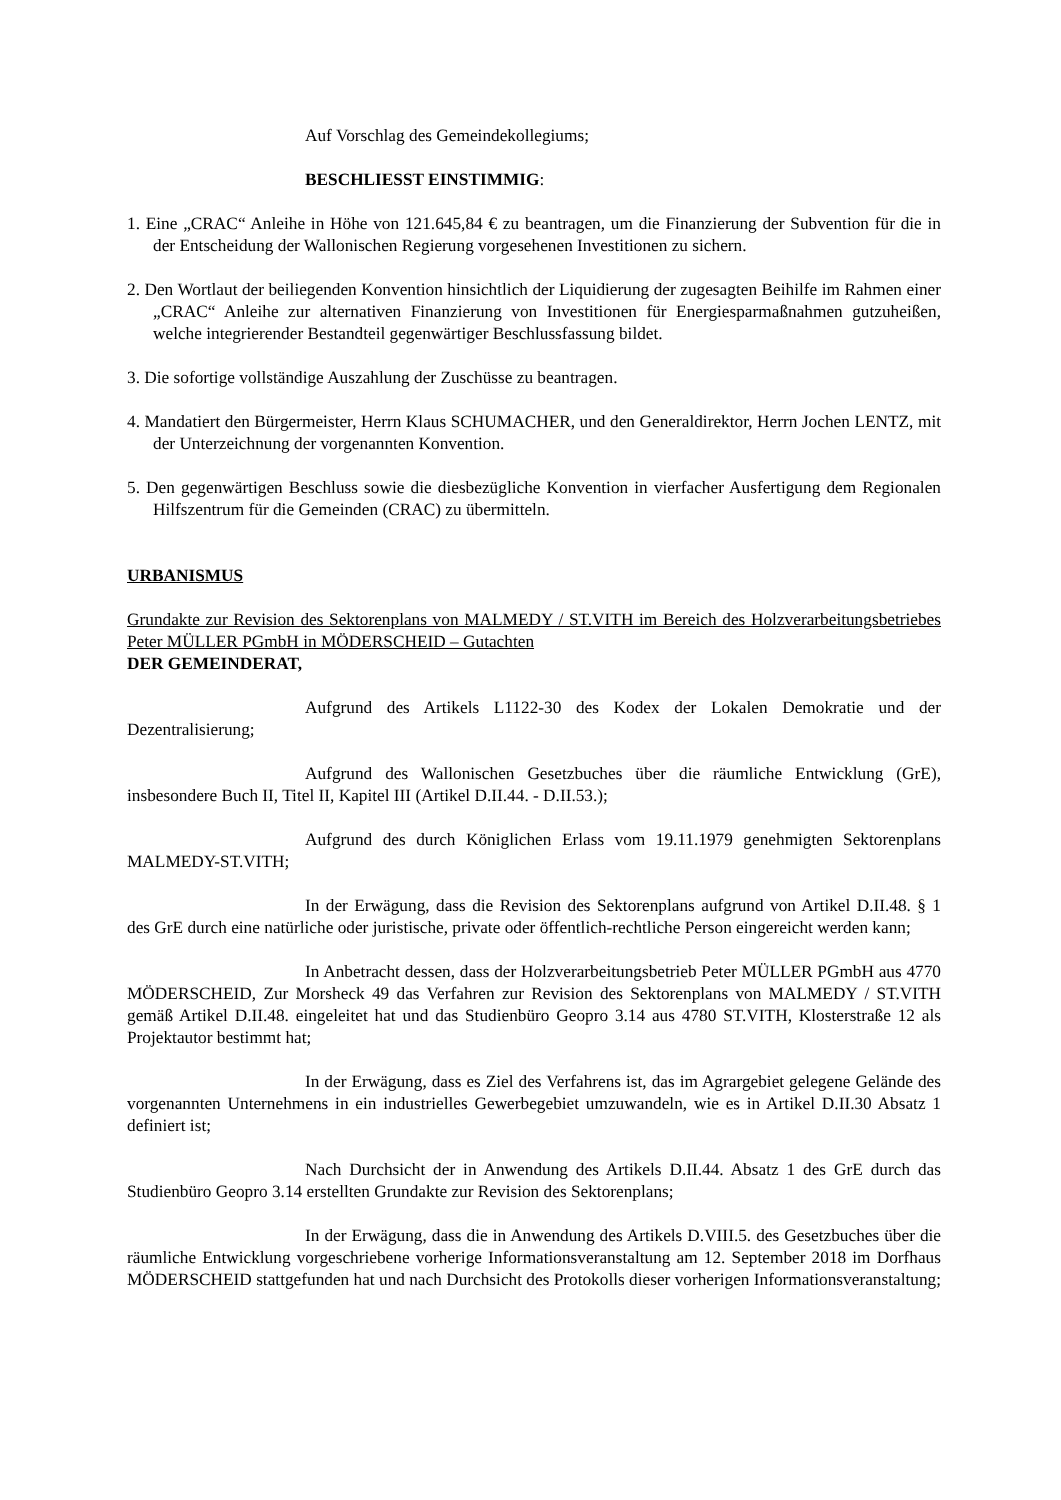Auf Vorschlag des Gemeindekollegiums;
BESCHLIESST EINSTIMMIG:
1. Eine „CRAC“ Anleihe in Höhe von 121.645,84 € zu beantragen, um die Finanzierung der Subvention für die in der Entscheidung der Wallonischen Regierung vorgesehenen Investitionen zu sichern.
2. Den Wortlaut der beiliegenden Konvention hinsichtlich der Liquidierung der zugesagten Beihilfe im Rahmen einer „CRAC“ Anleihe zur alternativen Finanzierung von Investitionen für Energiesparmaßnahmen gutzuheißen, welche integrierender Bestandteil gegenwärtiger Beschlussfassung bildet.
3. Die sofortige vollständige Auszahlung der Zuschüsse zu beantragen.
4. Mandatiert den Bürgermeister, Herrn Klaus SCHUMACHER, und den Generaldirektor, Herrn Jochen LENTZ, mit der Unterzeichnung der vorgenannten Konvention.
5. Den gegenwärtigen Beschluss sowie die diesbezügliche Konvention in vierfacher Ausfertigung dem Regionalen Hilfszentrum für die Gemeinden (CRAC) zu übermitteln.
URBANISMUS
Grundakte zur Revision des Sektorenplans von MALMEDY / ST.VITH im Bereich des Holzverarbeitungsbetriebes Peter MÜLLER PGmbH in MÖDERSCHEID – Gutachten
DER GEMEINDERAT,
Aufgrund des Artikels L1122-30 des Kodex der Lokalen Demokratie und der Dezentralisierung;
Aufgrund des Wallonischen Gesetzbuches über die räumliche Entwicklung (GrE), insbesondere Buch II, Titel II, Kapitel III (Artikel D.II.44. - D.II.53.);
Aufgrund des durch Königlichen Erlass vom 19.11.1979 genehmigten Sektorenplans MALMEDY-ST.VITH;
In der Erwägung, dass die Revision des Sektorenplans aufgrund von Artikel D.II.48. § 1 des GrE durch eine natürliche oder juristische, private oder öffentlich-rechtliche Person eingereicht werden kann;
In Anbetracht dessen, dass der Holzverarbeitungsbetrieb Peter MÜLLER PGmbH aus 4770 MÖDERSCHEID, Zur Morsheck 49 das Verfahren zur Revision des Sektorenplans von MALMEDY / ST.VITH gemäß Artikel D.II.48. eingeleitet hat und das Studienbüro Geopro 3.14 aus 4780 ST.VITH, Klosterstraße 12 als Projektautor bestimmt hat;
In der Erwägung, dass es Ziel des Verfahrens ist, das im Agrargebiet gelegene Gelände des vorgenannten Unternehmens in ein industrielles Gewerbegebiet umzuwandeln, wie es in Artikel D.II.30 Absatz 1 definiert ist;
Nach Durchsicht der in Anwendung des Artikels D.II.44. Absatz 1 des GrE durch das Studienbüro Geopro 3.14 erstellten Grundakte zur Revision des Sektorenplans;
In der Erwägung, dass die in Anwendung des Artikels D.VIII.5. des Gesetzbuches über die räumliche Entwicklung vorgeschriebene vorherige Informationsveranstaltung am 12. September 2018 im Dorfhaus MÖDERSCHEID stattgefunden hat und nach Durchsicht des Protokolls dieser vorherigen Informationsveranstaltung;